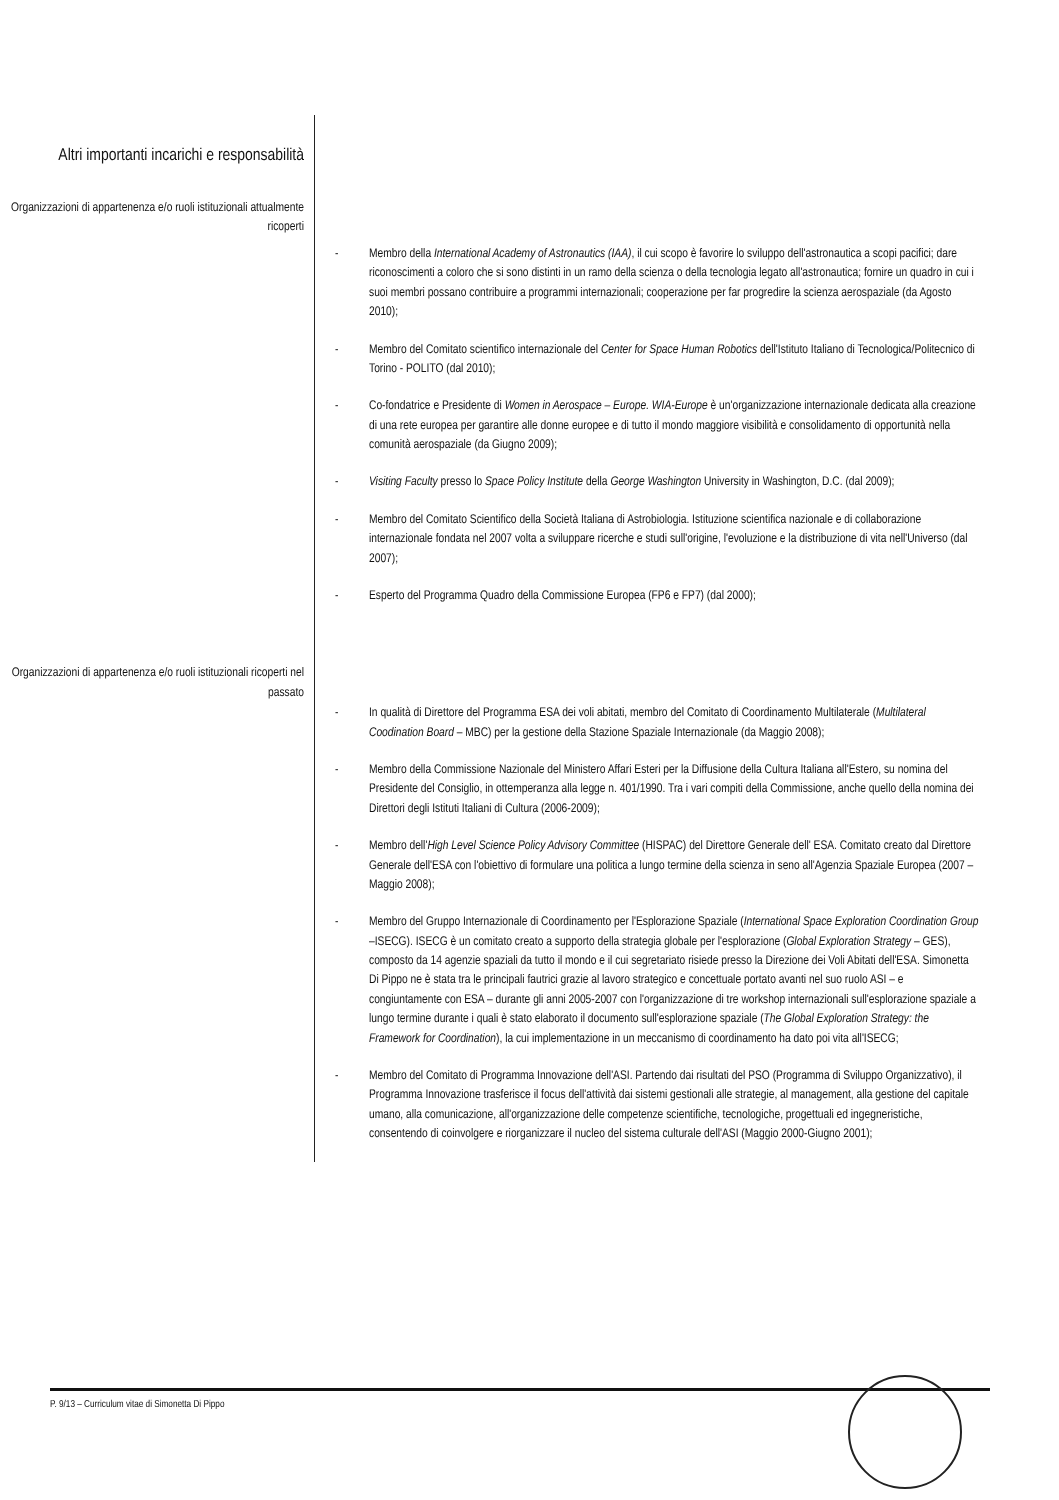Altri importanti incarichi e responsabilità
Organizzazioni di appartenenza e/o ruoli istituzionali attualmente ricoperti
- Membro della International Academy of Astronautics (IAA), il cui scopo è favorire lo sviluppo dell'astronautica a scopi pacifici; dare riconoscimenti a coloro che si sono distinti in un ramo della scienza o della tecnologia legato all'astronautica; fornire un quadro in cui i suoi membri possano contribuire a programmi internazionali; cooperazione per far progredire la scienza aerospaziale (da Agosto 2010);
- Membro del Comitato scientifico internazionale del Center for Space Human Robotics dell'Istituto Italiano di Tecnologica/Politecnico di Torino - POLITO (dal 2010);
- Co-fondatrice e Presidente di Women in Aerospace – Europe. WIA-Europe è un'organizzazione internazionale dedicata alla creazione di una rete europea per garantire alle donne europee e di tutto il mondo maggiore visibilità e consolidamento di opportunità nella comunità aerospaziale (da Giugno 2009);
- Visiting Faculty presso lo Space Policy Institute della George Washington University in Washington, D.C. (dal 2009);
- Membro del Comitato Scientifico della Società Italiana di Astrobiologia. Istituzione scientifica nazionale e di collaborazione internazionale fondata nel 2007 volta a sviluppare ricerche e studi sull'origine, l'evoluzione e la distribuzione di vita nell'Universo (dal 2007);
- Esperto del Programma Quadro della Commissione Europea (FP6 e FP7) (dal 2000);
Organizzazioni di appartenenza e/o ruoli istituzionali ricoperti nel passato
- In qualità di Direttore del Programma ESA dei voli abitati, membro del Comitato di Coordinamento Multilaterale (Multilateral Coodination Board – MBC) per la gestione della Stazione Spaziale Internazionale (da Maggio 2008);
- Membro della Commissione Nazionale del Ministero Affari Esteri per la Diffusione della Cultura Italiana all'Estero, su nomina del Presidente del Consiglio, in ottemperanza alla legge n. 401/1990. Tra i vari compiti della Commissione, anche quello della nomina dei Direttori degli Istituti Italiani di Cultura (2006-2009);
- Membro dell'High Level Science Policy Advisory Committee (HISPAC) del Direttore Generale dell' ESA. Comitato creato dal Direttore Generale dell'ESA con l'obiettivo di formulare una politica a lungo termine della scienza in seno all'Agenzia Spaziale Europea (2007 – Maggio 2008);
- Membro del Gruppo Internazionale di Coordinamento per l'Esplorazione Spaziale (International Space Exploration Coordination Group –ISECG). ISECG è un comitato creato a supporto della strategia globale per l'esplorazione (Global Exploration Strategy – GES), composto da 14 agenzie spaziali da tutto il mondo e il cui segretariato risiede presso la Direzione dei Voli Abitati dell'ESA. Simonetta Di Pippo ne è stata tra le principali fautrici grazie al lavoro strategico e concettuale portato avanti nel suo ruolo ASI – e congiuntamente con ESA – durante gli anni 2005-2007 con l'organizzazione di tre workshop internazionali sull'esplorazione spaziale a lungo termine durante i quali è stato elaborato il documento sull'esplorazione spaziale (The Global Exploration Strategy: the Framework for Coordination), la cui implementazione in un meccanismo di coordinamento ha dato poi vita all'ISECG;
- Membro del Comitato di Programma Innovazione dell'ASI. Partendo dai risultati del PSO (Programma di Sviluppo Organizzativo), il Programma Innovazione trasferisce il focus dell'attività dai sistemi gestionali alle strategie, al management, alla gestione del capitale umano, alla comunicazione, all'organizzazione delle competenze scientifiche, tecnologiche, progettuali ed ingegneristiche, consentendo di coinvolgere e riorganizzare il nucleo del sistema culturale dell'ASI (Maggio 2000-Giugno 2001);
P. 9/13 – Curriculum vitae di Simonetta Di Pippo